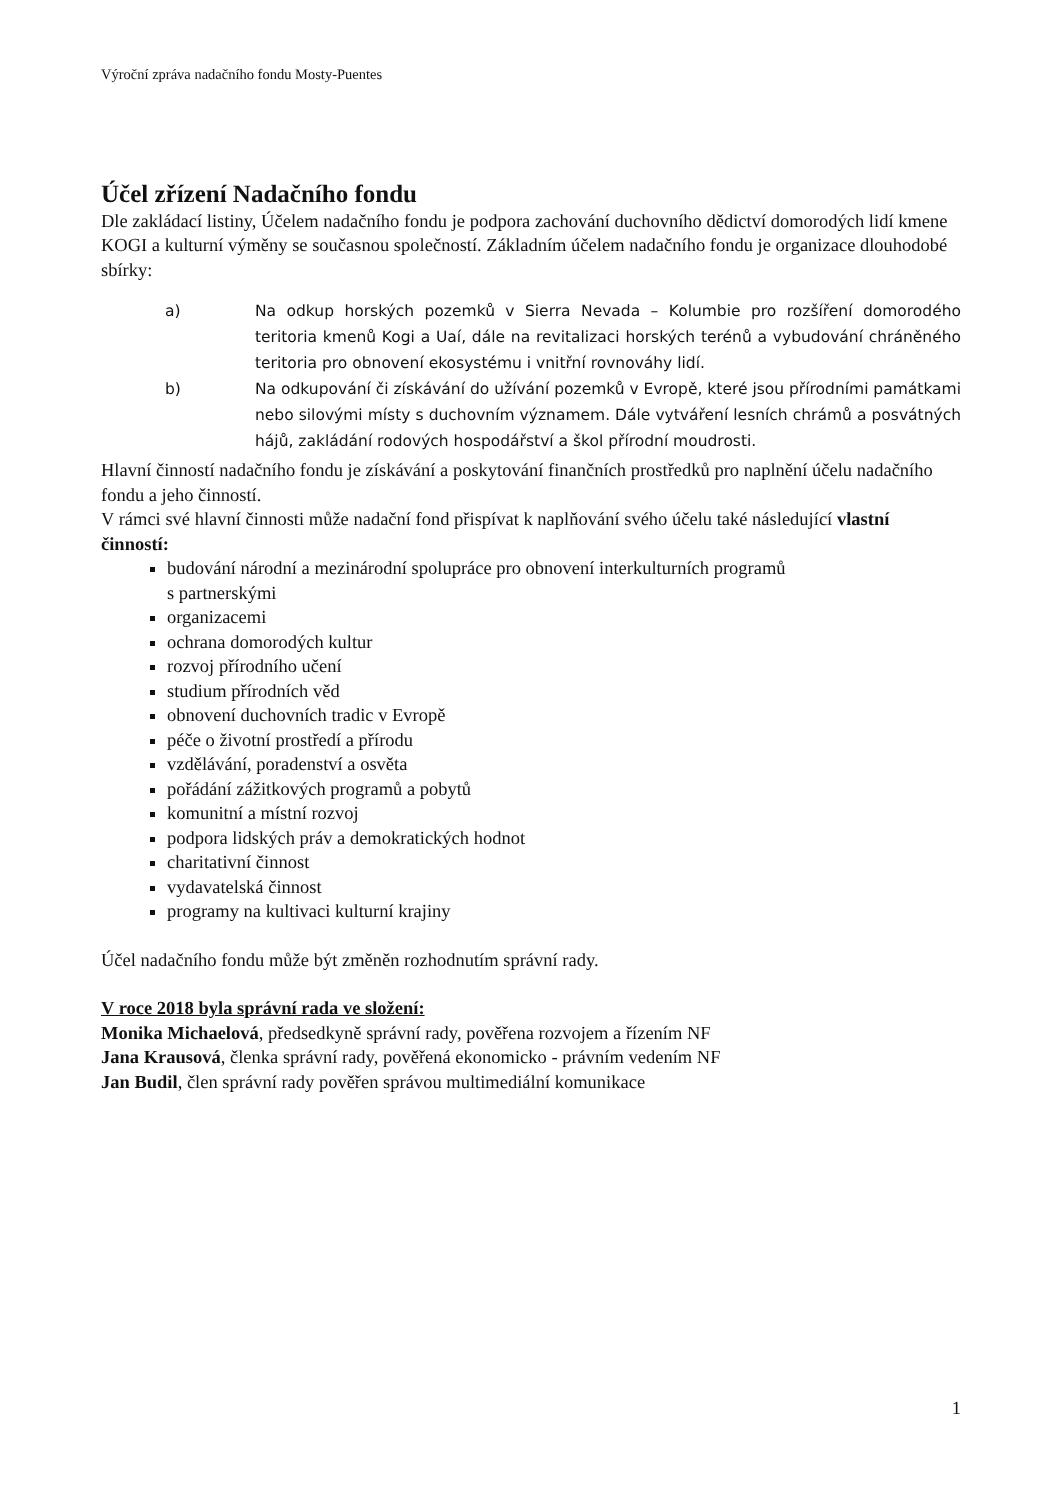Výroční zpráva nadačního fondu Mosty-Puentes
Účel zřízení Nadačního fondu
Dle zakládací listiny, Účelem nadačního fondu je podpora zachování duchovního dědictví domorodých lidí kmene KOGI a kulturní výměny se současnou společností. Základním účelem nadačního fondu je organizace dlouhodobé sbírky:
a) Na odkup horských pozemků v Sierra Nevada – Kolumbie pro rozšíření domorodého teritoria kmenů Kogi a Uaí, dále na revitalizaci horských terénů a vybudování chráněného teritoria pro obnovení ekosystému i vnitřní rovnováhy lidí.
b) Na odkupování či získávání do užívání pozemků v Evropě, které jsou přírodními památkami nebo silovými místy s duchovním významem. Dále vytváření lesních chrámů a posvátných hájů, zakládání rodových hospodářství a škol přírodní moudrosti.
Hlavní činností nadačního fondu je získávání a poskytování finančních prostředků pro naplnění účelu nadačního fondu a jeho činností.
V rámci své hlavní činnosti může nadační fond přispívat k naplňování svého účelu také následující vlastní činností:
budování národní a mezinárodní spolupráce pro obnovení interkulturních programů
s partnerskými
organizacemi
ochrana domorodých kultur
rozvoj přírodního učení
studium přírodních věd
obnovení duchovních tradic v Evropě
péče o životní prostředí a přírodu
vzdělávání, poradenství a osvěta
pořádání zážitkových programů a pobytů
komunitní a místní rozvoj
podpora lidských práv a demokratických hodnot
charitativní činnost
vydavatelská činnost
programy na kultivaci kulturní krajiny
Účel nadačního fondu může být změněn rozhodnutím správní rady.
V roce 2018 byla správní rada ve složení:
Monika Michaelová, předsedkyně správní rady, pověřena rozvojem a řízením NF
Jana Krausová, členka správní rady, pověřená ekonomicko - právním vedením NF
Jan Budil, člen správní rady pověřen správou multimediální komunikace
1